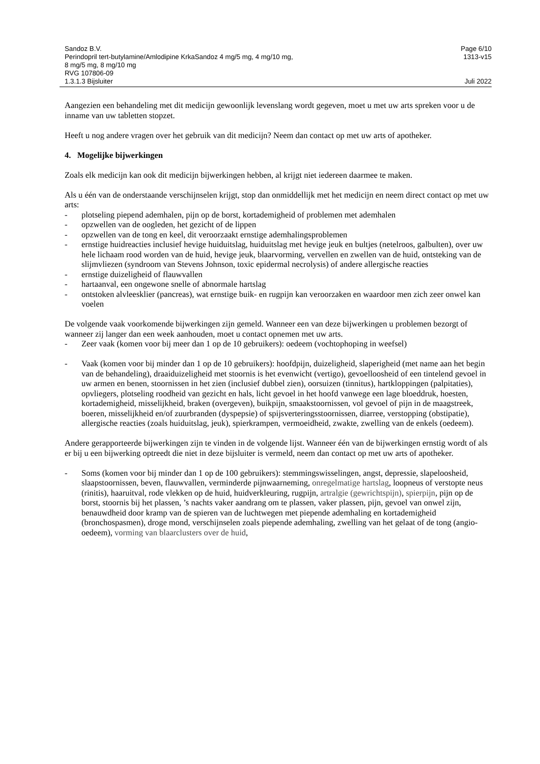Sandoz B.V.
Perindopril tert-butylamine/Amlodipine KrkaSandoz 4 mg/5 mg, 4 mg/10 mg,
8 mg/5 mg, 8 mg/10 mg
RVG 107806-09
1.3.1.3 Bijsluiter
Page 6/10
1313-v15
Juli 2022
Aangezien een behandeling met dit medicijn gewoonlijk levenslang wordt gegeven, moet u met uw arts spreken voor u de inname van uw tabletten stopzet.
Heeft u nog andere vragen over het gebruik van dit medicijn? Neem dan contact op met uw arts of apotheker.
4. Mogelijke bijwerkingen
Zoals elk medicijn kan ook dit medicijn bijwerkingen hebben, al krijgt niet iedereen daarmee te maken.
Als u één van de onderstaande verschijnselen krijgt, stop dan onmiddellijk met het medicijn en neem direct contact op met uw arts:
- plotseling piepend ademhalen, pijn op de borst, kortademigheid of problemen met ademhalen
- opzwellen van de oogleden, het gezicht of de lippen
- opzwellen van de tong en keel, dit veroorzaakt ernstige ademhalingsproblemen
- ernstige huidreacties inclusief hevige huiduitslag, huiduitslag met hevige jeuk en bultjes (netelroos, galbulten), over uw hele lichaam rood worden van de huid, hevige jeuk, blaarvorming, vervellen en zwellen van de huid, ontsteking van de slijmvliezen (syndroom van Stevens Johnson, toxic epidermal necrolysis) of andere allergische reacties
- ernstige duizeligheid of flauwvallen
- hartaanval, een ongewone snelle of abnormale hartslag
- ontstoken alvleesklier (pancreas), wat ernstige buik- en rugpijn kan veroorzaken en waardoor men zich zeer onwel kan voelen
De volgende vaak voorkomende bijwerkingen zijn gemeld. Wanneer een van deze bijwerkingen u problemen bezorgt of wanneer zij langer dan een week aanhouden, moet u contact opnemen met uw arts.
- Zeer vaak (komen voor bij meer dan 1 op de 10 gebruikers): oedeem (vochtophoping in weefsel)
- Vaak (komen voor bij minder dan 1 op de 10 gebruikers): hoofdpijn, duizeligheid, slaperigheid (met name aan het begin van de behandeling), draaiduizeligheid met stoornis is het evenwicht (vertigo), gevoelloosheid of een tintelend gevoel in uw armen en benen, stoornissen in het zien (inclusief dubbel zien), oorsuizen (tinnitus), hartkloppingen (palpitaties), opvliegers, plotseling roodheid van gezicht en hals, licht gevoel in het hoofd vanwege een lage bloeddruk, hoesten, kortademigheid, misselijkheid, braken (overgeven), buikpijn, smaakstoornissen, vol gevoel of pijn in de maagstreek, boeren, misselijkheid en/of zuurbranden (dyspepsie) of spijsverteringsstoornissen, diarree, verstopping (obstipatie), allergische reacties (zoals huiduitslag, jeuk), spierkrampen, vermoeidheid, zwakte, zwelling van de enkels (oedeem).
Andere gerapporteerde bijwerkingen zijn te vinden in de volgende lijst. Wanneer één van de bijwerkingen ernstig wordt of als er bij u een bijwerking optreedt die niet in deze bijsluiter is vermeld, neem dan contact op met uw arts of apotheker.
- Soms (komen voor bij minder dan 1 op de 100 gebruikers): stemmingswisselingen, angst, depressie, slapeloosheid, slaapstoornissen, beven, flauwvallen, verminderde pijnwaarneming, onregelmatige hartslag, loopneus of verstopte neus (rinitis), haaruitval, rode vlekken op de huid, huidverkleuring, rugpijn, artralgie (gewrichtspijn), spierpijn, pijn op de borst, stoornis bij het plassen, ’s nachts vaker aandrang om te plassen, vaker plassen, pijn, gevoel van onwel zijn, benauwdheid door kramp van de spieren van de luchtwegen met piepende ademhaling en kortademigheid (bronchospasmen), droge mond, verschijnselen zoals piepende ademhaling, zwelling van het gelaat of de tong (angio-oedeem), vorming van blaarclusters over de huid,